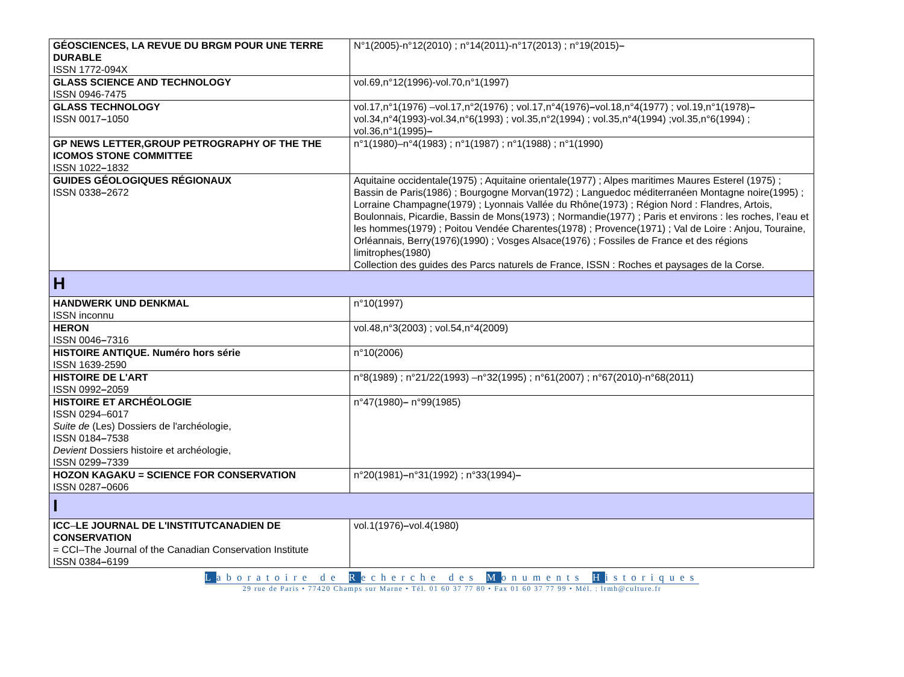| GÉOSCIENCES, LA REVUE DU BRGM POUR UNE TERRE DURABLE ISSN 1772-094X | N°1(2005)-n°12(2010) ; n°14(2011)-n°17(2013) ; n°19(2015) – |
| GLASS SCIENCE AND TECHNOLOGY ISSN 0946-7475 | vol.69,n°12(1996)-vol.70,n°1(1997) |
| GLASS TECHNOLOGY ISSN 0017 – 1050 | vol.17,n°1(1976) –vol.17,n°2(1976) ; vol.17,n°4(1976) – vol.18,n°4(1977) ; vol.19,n°1(1978) – vol.34,n°4(1993)-vol.34,n°6(1993) ; vol.35,n°2(1994) ; vol.35,n°4(1994) ;vol.35,n°6(1994) ; vol.36,n°1(1995) – |
| GP NEWS LETTER,GROUP PETROGRAPHY OF THE THE ICOMOS STONE COMMITTEE ISSN 1022 – 1832 | n°1(1980)–n°4(1983) ; n°1(1987) ; n°1(1988) ; n°1(1990) |
| GUIDES GÉOLOGIQUES RÉGIONAUX ISSN 0338 – 2672 | Aquitaine occidentale(1975) ; Aquitaine orientale(1977) ; Alpes maritimes Maures Esterel (1975) ; Bassin de Paris(1986) ; Bourgogne Morvan(1972) ; Languedoc méditerranéen Montagne noire(1995) ; Lorraine Champagne(1979) ; Lyonnais Vallée du Rhône(1973) ; Région Nord : Flandres, Artois, Boulonnais, Picardie, Bassin de Mons(1973) ; Normandie(1977) ; Paris et environs : les roches, l’eau et les hommes(1979) ; Poitou Vendée Charentes(1978) ; Provence(1971) ; Val de Loire : Anjou, Touraine, Orléannais, Berry(1976)(1990) ; Vosges Alsace(1976) ; Fossiles de France et des régions limitrophes(1980) Collection des guides des Parcs naturels de France, ISSN : Roches et paysages de la Corse. |
| H | |
| HANDWERK UND DENKMAL ISSN inconnu | n°10(1997) |
| HERON ISSN 0046 – 7316 | vol.48,n°3(2003) ; vol.54,n°4(2009) |
| HISTOIRE ANTIQUE. Numéro hors série ISSN 1639-2590 | n°10(2006) |
| HISTOIRE DE L'ART ISSN 0992 – 2059 | n°8(1989) ; n°21/22(1993) –n°32(1995) ; n°61(2007) ; n°67(2010)-n°68(2011) |
| HISTOIRE ET ARCHÉOLOGIE ISSN 0294–6017 Suite de (Les) Dossiers de l'archéologie, ISSN 0184 – 7538 Devient Dossiers histoire et archéologie, ISSN 0299 – 7339 | n°47(1980) – n°99(1985) |
| HOZON KAGAKU = SCIENCE FOR CONSERVATION ISSN 0287 – 0606 | n°20(1981) – n°31(1992) ; n°33(1994) – |
| I | |
| ICC – LE JOURNAL DE L'INSTITUTCANADIEN DE CONSERVATION = CCI–The Journal of the Canadian Conservation Institute ISSN 0384 – 6199 | vol.1(1976) – vol.4(1980) |
Laboratoire de Recherche des Monuments Historiques
29 rue de Paris • 77420 Champs sur Marne • Tél. 01 60 37 77 80 • Fax 01 60 37 77 99 • Mél. : lrmh@culture.fr